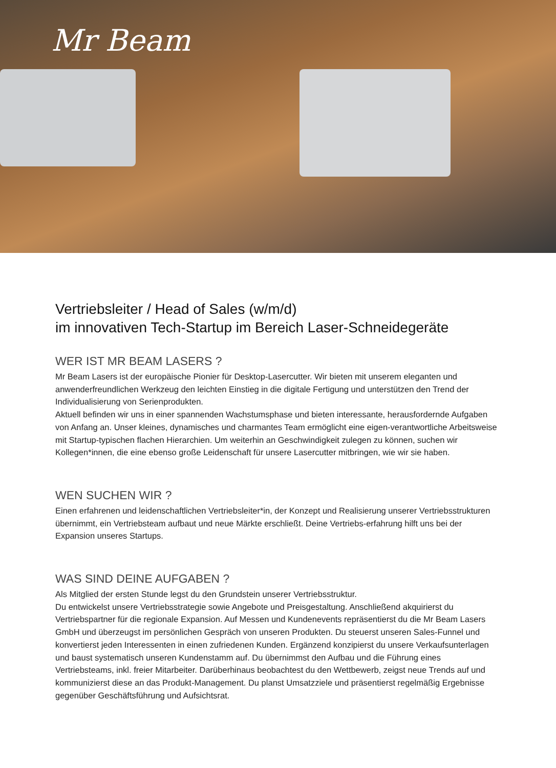Mr Beam
Vertriebsleiter / Head of Sales (w/m/d)
im innovativen Tech-Startup im Bereich Laser-Schneidegeräte
WER IST MR BEAM LASERS ?
Mr Beam Lasers ist der europäische Pionier für Desktop-Lasercutter. Wir bieten mit unserem eleganten und anwenderfreundlichen Werkzeug den leichten Einstieg in die digitale Fertigung und unterstützen den Trend der Individualisierung von Serienprodukten.
Aktuell befinden wir uns in einer spannenden Wachstumsphase und bieten interessante, herausfordernde Aufgaben von Anfang an. Unser kleines, dynamisches und charmantes Team ermöglicht eine eigen-verantwortliche Arbeitsweise mit Startup-typischen flachen Hierarchien. Um weiterhin an Geschwindigkeit zulegen zu können, suchen wir Kollegen*innen, die eine ebenso große Leidenschaft für unsere Lasercutter mitbringen, wie wir sie haben.
WEN SUCHEN WIR ?
Einen erfahrenen und leidenschaftlichen Vertriebsleiter*in, der Konzept und Realisierung unserer Vertriebsstrukturen übernimmt, ein Vertriebsteam aufbaut und neue Märkte erschließt. Deine Vertriebs-erfahrung hilft uns bei der Expansion unseres Startups.
WAS SIND DEINE AUFGABEN ?
Als Mitglied der ersten Stunde legst du den Grundstein unserer Vertriebsstruktur.
Du entwickelst unsere Vertriebsstrategie sowie Angebote und Preisgestaltung. Anschließend akquirierst du Vertriebspartner für die regionale Expansion. Auf Messen und Kundenevents repräsentierst du die Mr Beam Lasers GmbH und überzeugst im persönlichen Gespräch von unseren Produkten. Du steuerst unseren Sales-Funnel und konvertierst jeden Interessenten in einen zufriedenen Kunden. Ergänzend konzipierst du unsere Verkaufsunterlagen und baust systematisch unseren Kundenstamm auf. Du übernimmst den Aufbau und die Führung eines Vertriebsteams, inkl. freier Mitarbeiter. Darüberhinaus beobachtest du den Wettbewerb, zeigst neue Trends auf und kommunizierst diese an das Produkt-Management. Du planst Umsatzziele und präsentierst regelmäßig Ergebnisse gegenüber Geschäftsführung und Aufsichtsrat.